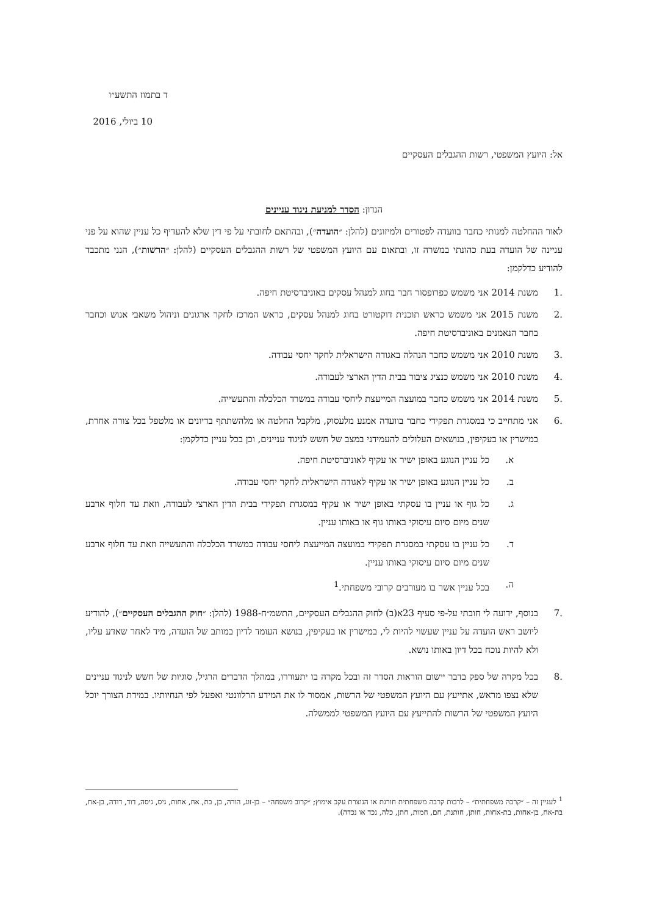ד בתמוז התשע״ו
10 ביולי, 2016
אל: היועץ המשפטי, רשות ההגבלים העסקיים
הנדון: הסדר למניעת ניגוד עניינים
לאור ההחלטה למנותי כחבר בוועדה לפטורים ולמיזוגים (להלן: ״הועדה״), ובהתאם לחובתי על פי דין שלא להעדיף כל עניין שהוא על פני עניינה של הועדה בעת כהונתי במשרה זו, ובתאום עם היועץ המשפטי של רשות ההגבלים העסקיים (להלן: ״הרשות״), הנני מתכבד להודיע כדלקמן:
.1 משנת 2014 אני משמש כפרופסור חבר בחוג למנהל עסקים באוניברסיטת חיפה.
.2 משנת 2015 אני משמש כראש תוכנית דוקטורט בחוג למנהל עסקים, כראש המרכז לחקר ארגונים וניהול משאבי אנוש וכחבר בחבר הנאמנים באוניברסיטת חיפה.
.3 משנת 2010 אני משמש כחבר הנהלה באגודה הישראלית לחקר יחסי עבודה.
.4 משנת 2010 אני משמש כנציג ציבור בבית הדין הארצי לעבודה.
.5 משנת 2014 אני משמש כחבר במועצה המייעצת ליחסי עבודה במשרד הכלכלה והתעשייה.
.6 אני מתחייב כי במסגרת תפקידי כחבר בוועדה אמנע מלעסוק, מלקבל החלטה או מלהשתתף בדיונים או מלטפל בכל צורה אחרת, במישרין או בעקיפין, בנושאים העלולים להעמידני במצב של חשש לניגוד עניינים, וכן בכל עניין כדלקמן:
א. כל עניין הנוגע באופן ישיר או עקיף לאוניברסיטת חיפה.
ב. כל עניין הנוגע באופן ישיר או עקיף לאגודה הישראלית לחקר יחסי עבודה.
ג. כל גוף או עניין בו עסקתי באופן ישיר או עקיף במסגרת תפקידי בבית הדין הארצי לעבודה, וזאת עד חלוף ארבע שנים מיום סיום עיסוקי באותו גוף או באותו עניין.
ד. כל עניין בו עסקתי במסגרת תפקידי במועצה המייעצת ליחסי עבודה במשרד הכלכלה והתעשייה וזאת עד חלוף ארבע שנים מיום סיום עיסוקי באותו עניין.
ה. בכל עניין אשר בו מעורבים קרובי משפחתי.<sup>1</sup>
.7 בנוסף, ידועה לי חובתי על-פי סעיף 23א(ב) לחוק ההגבלים העסקיים, התשמ״ח-1988 (להלן: ״חוק ההגבלים העסקיים״), להודיע ליושב ראש הועדה על עניין שעשוי להיות לי, במישרין או בעקיפין, בנושא העומד לדיון במותב של הועדה, מיד לאחר שאדע עליו, ולא להיות נוכח בכל דיון באותו נושא.
.8 בכל מקרה של ספק בדבר יישום הוראות הסדר זה ובכל מקרה בו יתעוררו, במהלך הדברים הרגיל, סוגיות של חשש לניגוד עניינים שלא נצפו מראש, אתייעץ עם היועץ המשפטי של הרשות, אמסור לו את המידע הרלוונטי ואפעל לפי הנחיותיו. במידת הצורך יוכל היועץ המשפטי של הרשות להתייעץ עם היועץ המשפטי לממשלה.
<sup>1</sup> לעניין זה – ״קרבה משפחתית״ – לרבות קרבה משפחתית חורגת או הנוצרת עקב אימוץ; ״קרוב משפחה״ – בן-זוג, הורה, בן, בת, אח, אחות, גיס, גיסה, דוד, דודה, בן-אח, בת-אח, בן-אחות, בת-אחות, חותן, חותנת, חם, חמות, חתן, כלה, נכד או נכדה).